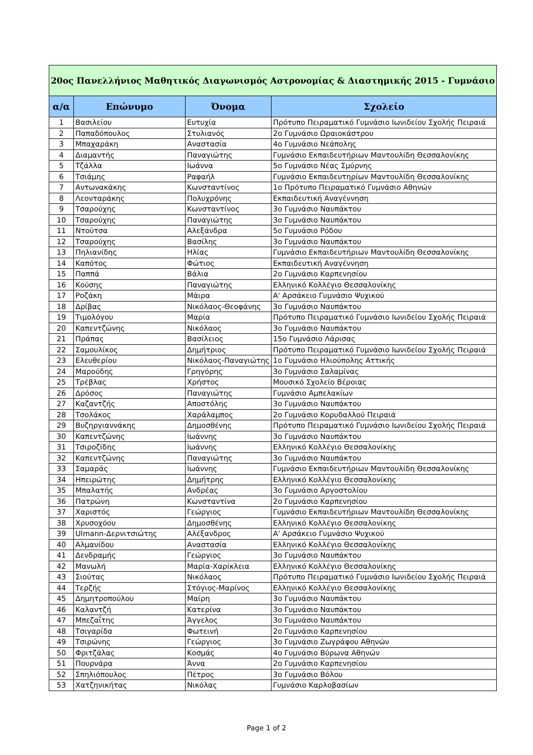| 20ος Πανελλήνιος Μαθητικός Διαγωνισμός Αστρονομίας & Διαστημικής 2015 - Γυμνάσιο | | | |
| α/α | Επώνυμο | Όνομα | Σχολείο |
| 1 | Βασιλείου | Ευτυχία | Πρότυπο Πειραματικό Γυμνάσιο Ιωνιδείου Σχολής Πειραιά |
| 2 | Παπαδόπουλος | Στυλιανός | 2ο Γυμνάσιο Ωραιοκάστρου |
| 3 | Μπαχαράκη | Αναστασία | 4ο Γυμνάσιο Νεάπολης |
| 4 | Διαμαντής | Παναγιώτης | Γυμνάσιο Εκπαιδευτήριων Μαντουλίδη Θεσσαλονίκης |
| 5 | Τζάλλα | Ιωάννα | 5ο Γυμνάσιο Νέας Σμύρνης |
| 6 | Τσιάμης | Ραφαήλ | Γυμνάσιο Εκπαιδευτηρίων Μαντουλίδη Θεσσαλονίκης |
| 7 | Αντωνακάκης | Κωνσταντίνος | 1ο Πρότυπο Πειραματικό Γυμνάσιο Αθηνών |
| 8 | Λεονταράκης | Πολυχρόνης | Εκπαιδευτική Αναγέννηση |
| 9 | Τσαρούχης | Κωνσταντίνος | 3ο Γυμνάσιο Ναυπάκτου |
| 10 | Τσαρούχης | Παναγιώτης | 3ο Γυμνάσιο Ναυπάκτου |
| 11 | Ντούτσα | Αλεξάνδρα | 5ο Γυμνάσιο Ρόδου |
| 12 | Τσαρούχης | Βασίλης | 3ο Γυμνάσιο Ναυπάκτου |
| 13 | Πηλιανίδης | Ηλίας | Γυμνάσιο Εκπαιδευτήριων Μαντουλίδη Θεσσαλονίκης |
| 14 | Καπότος | Φώτιος | Εκπαιδευτική Αναγέννηση |
| 15 | Παππά | Βάλια | 2ο Γυμνάσιο Καρπενησίου |
| 16 | Κούσης | Παναγιώτης | Ελληνικό Κολλέγιο Θεσσαλονίκης |
| 17 | Ροζάκη | Μάιρα | Α' Αρσάκειο Γυμνάσιο Ψυχικού |
| 18 | Δρίβας | Νικόλαος-Θεοφάνης | 3ο Γυμνάσιο Ναυπάκτου |
| 19 | Τιμολόγου | Μαρία | Πρότυπο Πειραματικό Γυμνάσιο Ιωνιδείου Σχολής Πειραιά |
| 20 | Καπεντζώνης | Νικόλαος | 3ο Γυμνάσιο Ναυπάκτου |
| 21 | Πράπας | Βασίλειος | 15ο Γυμνάσιο Λάρισας |
| 22 | Σαμουλίκος | Δημήτριος | Πρότυπο Πειραματικό Γυμνάσιο Ιωνιδείου Σχολής Πειραιά |
| 23 | Ελευθερίου | Νικόλαος-Παναγιώτης | 1ο Γυμνάσιο Ηλιούπολης Αττικής |
| 24 | Μαρούδης | Γρηγόρης | 3ο Γυμνάσιο Σαλαμίνας |
| 25 | Τρέβλας | Χρήστος | Μουσικό Σχολείο Βέροιας |
| 26 | Δρόσος | Παναγιώτης | Γυμνάσιο Αμπελακίων |
| 27 | Καζαντζής | Αποστόλης | 3ο Γυμνάσιο Ναυπάκτου |
| 28 | Τσολάκος | Χαράλαμπος | 2ο Γυμνάσιο Κορυδαλλού Πειραιά |
| 29 | Βυζηργιαννάκης | Δημοσθένης | Πρότυπο Πειραματικό Γυμνάσιο Ιωνιδείου Σχολής Πειραιά |
| 30 | Καπεντζώνης | Ιωάννης | 3ο Γυμνάσιο Ναυπάκτου |
| 31 | Τσιροζίδης | Ιωάννης | Ελληνικό Κολλέγιο Θεσσαλονίκης |
| 32 | Καπεντζώνης | Παναγιώτης | 3ο Γυμνάσιο Ναυπάκτου |
| 33 | Σαμαράς | Ιωάννης | Γυμνάσιο Εκπαιδευτήριων Μαντουλίδη Θεσσαλονίκης |
| 34 | Ηπειρώτης | Δημήτρης | Ελληνικό Κολλέγιο Θεσσαλονίκης |
| 35 | Μπαλατής | Ανδρέας | 3ο Γυμνάσιο Αργοστολίου |
| 36 | Πατρώνη | Κωνσταντίνα | 2ο Γυμνάσιο Καρπενησίου |
| 37 | Χαριστός | Γεώργιος | Γυμνάσιο Εκπαιδευτήριων Μαντουλίδη Θεσσαλονίκης |
| 38 | Χρυσοχόου | Δημοσθένης | Ελληνικό Κολλέγιο Θεσσαλονίκης |
| 39 | Ulmann-Δερνιτσιώτης | Αλέξανδρος | Α' Αρσάκειο Γυμνάσιο Ψυχικού |
| 40 | Αλμανίδου | Αναστασία | Ελληνικό Κολλέγιο Θεσσαλονίκης |
| 41 | Δενδραμής | Γεώργιος | 3ο Γυμνάσιο Ναυπάκτου |
| 42 | Μανωλή | Μαρία-Χαρίκλεια | Ελληνικό Κολλέγιο Θεσσαλονίκης |
| 43 | Σιούτας | Νικόλαος | Πρότυπο Πειραματικό Γυμνάσιο Ιωνιδείου Σχολής Πειραιά |
| 44 | Τερζής | Στόγιος-Μαρίνος | Ελληνικό Κολλέγιο Θεσσαλονίκης |
| 45 | Δημητροπούλου | Μαίρη | 3ο Γυμνάσιο Ναυπάκτου |
| 46 | Καλαντζή | Κατερίνα | 3ο Γυμνάσιο Ναυπάκτου |
| 47 | Μπεζαΐτης | Άγγελος | 3ο Γυμνάσιο Ναυπάκτου |
| 48 | Τσιγαρίδα | Φωτεινή | 2ο Γυμνάσιο Καρπενησίου |
| 49 | Τσιρώνης | Γεώργιος | 3ο Γυμνάσιο Ζωγράφου Αθηνών |
| 50 | Φριτζάλας | Κοσμάς | 4ο Γυμνάσιο Βύρωνα Αθηνών |
| 51 | Πουρνάρα | Άννα | 2ο Γυμνάσιο Καρπενησίου |
| 52 | Σπηλιόπουλος | Πέτρος | 3ο Γυμνάσιο Βόλου |
| 53 | Χατζηνικήτας | Νικόλας | Γυμνάσιο Καρλοβασίων |
Page 1 of 2